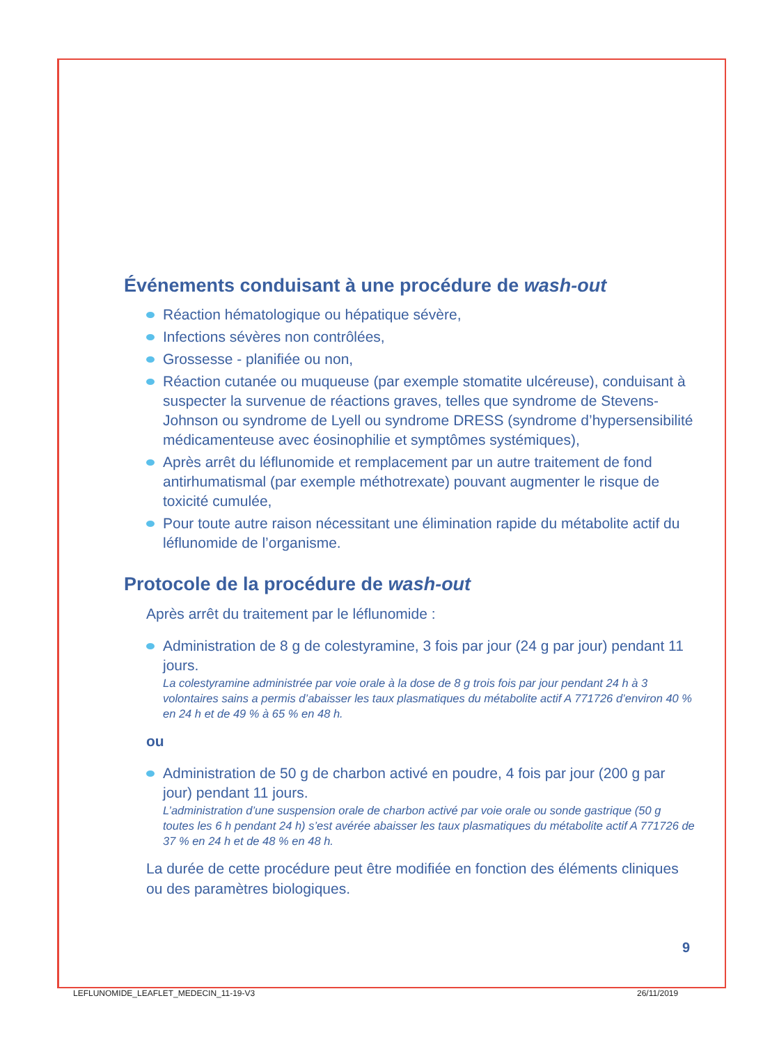Événements conduisant à une procédure de wash-out
Réaction hématologique ou hépatique sévère,
Infections sévères non contrôlées,
Grossesse - planifiée ou non,
Réaction cutanée ou muqueuse (par exemple stomatite ulcéreuse), conduisant à suspecter la survenue de réactions graves, telles que syndrome de Stevens-Johnson ou syndrome de Lyell ou syndrome DRESS (syndrome d’hypersensibilité médicamenteuse avec éosinophilie et symptômes systémiques),
Après arrêt du léflunomide et remplacement par un autre traitement de fond antirhumatismal (par exemple méthotrexate) pouvant augmenter le risque de toxicité cumulée,
Pour toute autre raison nécessitant une élimination rapide du métabolite actif du léflunomide de l’organisme.
Protocole de la procédure de wash-out
Après arrêt du traitement par le léflunomide :
Administration de 8 g de colestyramine, 3 fois par jour (24 g par jour) pendant 11 jours.
La colestyramine administrée par voie orale à la dose de 8 g trois fois par jour pendant 24 h à 3 volontaires sains a permis d’abaisser les taux plasmatiques du métabolite actif A 771726 d’environ 40 % en 24 h et de 49 % à 65 % en 48 h.
ou
Administration de 50 g de charbon activé en poudre, 4 fois par jour (200 g par jour) pendant 11 jours.
L’administration d’une suspension orale de charbon activé par voie orale ou sonde gastrique (50 g toutes les 6 h pendant 24 h) s’est avérée abaisser les taux plasmatiques du métabolite actif A 771726 de 37 % en 24 h et de 48 % en 48 h.
La durée de cette procédure peut être modifiée en fonction des éléments cliniques ou des paramètres biologiques.
9
LEFLUNOMIDE_LEAFLET_MEDECIN_11-19-V3
26/11/2019